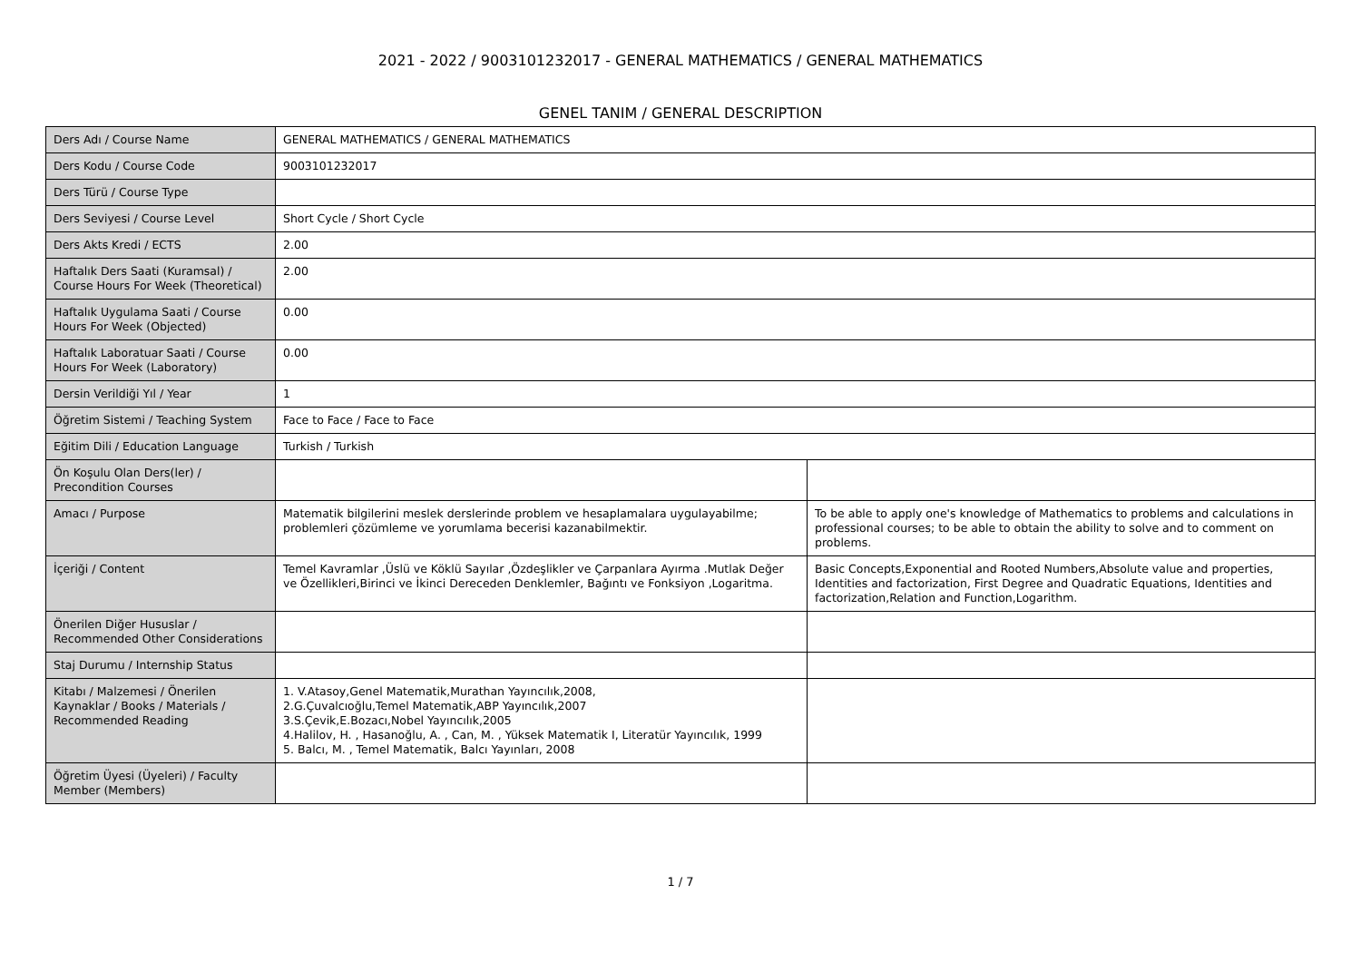2021 - 2022 / 9003101232017 - GENERAL MATHEMATICS / GENERAL MATHEMATICS
GENEL TANIM / GENERAL DESCRIPTION
| Ders Adı / Course Name | GENERAL MATHEMATICS / GENERAL MATHEMATICS | |
| Ders Kodu / Course Code | 9003101232017 | |
| Ders Türü / Course Type | | |
| Ders Seviyesi / Course Level | Short Cycle / Short Cycle | |
| Ders Akts Kredi / ECTS | 2.00 | |
| Haftalık Ders Saati (Kuramsal) / Course Hours For Week (Theoretical) | 2.00 | |
| Haftalık Uygulama Saati / Course Hours For Week (Objected) | 0.00 | |
| Haftalık Laboratuar Saati / Course Hours For Week (Laboratory) | 0.00 | |
| Dersin Verildiği Yıl / Year | 1 | |
| Öğretim Sistemi / Teaching System | Face to Face / Face to Face | |
| Eğitim Dili / Education Language | Turkish / Turkish | |
| Ön Koşulu Olan Ders(ler) / Precondition Courses | | |
| Amacı / Purpose | Matematik bilgilerini meslek derslerinde problem ve hesaplamalara uygulayabilme; problemleri çözümleme ve yorumlama becerisi kazanabilmektir. | To be able to apply one's knowledge of Mathematics to problems and calculations in professional courses; to be able to obtain the ability to solve and to comment on problems. |
| İçeriği / Content | Temel Kavramlar ,Üslü ve Köklü Sayılar ,Özdeşlikler ve Çarpanlara Ayırma .Mutlak Değer ve Özellikleri,Birinci ve İkinci Dereceden Denklemler, Bağıntı ve Fonksiyon ,Logaritma. | Basic Concepts,Exponential and Rooted Numbers,Absolute value and properties, Identities and factorization, First Degree and Quadratic Equations, Identities and factorization,Relation and Function,Logarithm. |
| Önerilen Diğer Hususlar / Recommended Other Considerations | | |
| Staj Durumu / Internship Status | | |
| Kitabı / Malzemesi / Önerilen Kaynaklar / Books / Materials / Recommended Reading | 1. V.Atasoy,Genel Matematik,Murathan Yayıncılık,2008, 2.G.Çuvalcıoğlu,Temel Matematik,ABP Yayıncılık,2007 3.S.Çevik,E.Bozacı,Nobel Yayıncılık,2005 4.Halilov, H. , Hasanoğlu, A. , Can, M. , Yüksek Matematik I, Literatür Yayıncılık, 1999 5. Balcı, M. , Temel Matematik, Balcı Yayınları, 2008 | |
| Öğretim Üyesi (Üyeleri) / Faculty Member (Members) | | |
1 / 7